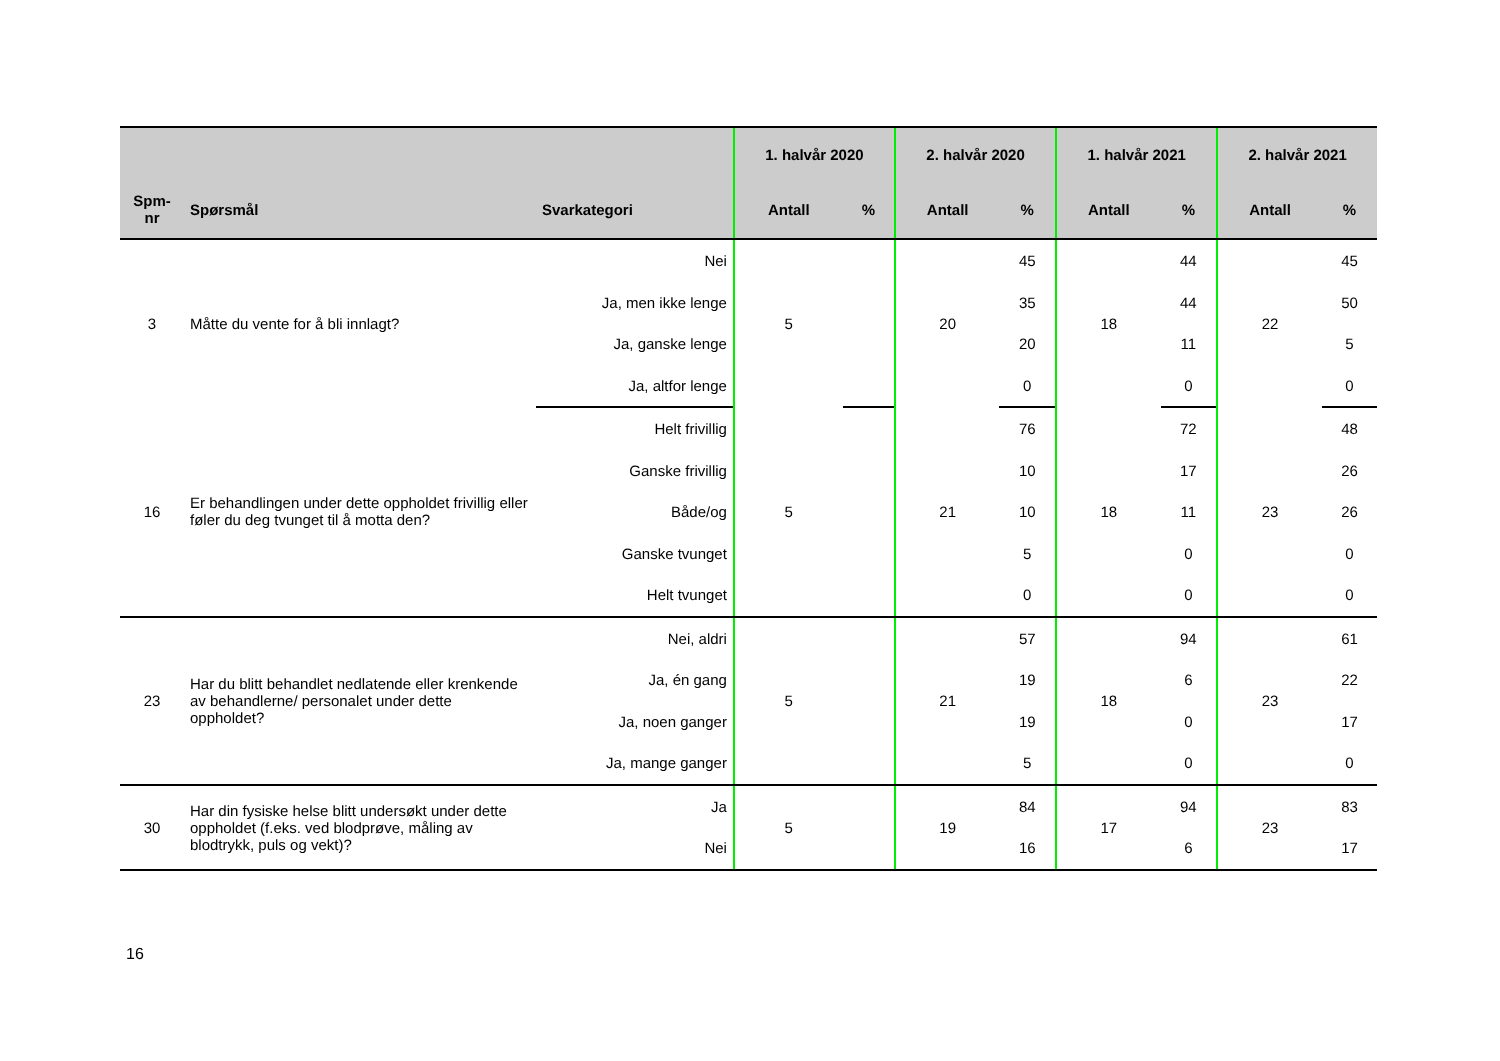| | | | 1. halvår 2020 | | 2. halvår 2020 | | 1. halvår 2021 | | 2. halvår 2021 | |
| --- | --- | --- | --- | --- | --- | --- | --- | --- | --- | --- |
| Spm- nr | Spørsmål | Svarkategori | Antall | % | Antall | % | Antall | % | Antall | % |
| 3 | Måtte du vente for å bli innlagt? | Nei | 5 | | 20 | 45 | 18 | 44 | 22 | 45 |
| | | Ja, men ikke lenge | | | | 35 | | 44 | | 50 |
| | | Ja, ganske lenge | | | | 20 | | 11 | | 5 |
| | | Ja, altfor lenge | | | | 0 | | 0 | | 0 |
| 16 | Er behandlingen under dette oppholdet frivillig eller føler du deg tvunget til å motta den? | Helt frivillig | 5 | | 21 | 76 | 18 | 72 | 23 | 48 |
| | | Ganske frivillig | | | | 10 | | 17 | | 26 |
| | | Både/og | | | | 10 | | 11 | | 26 |
| | | Ganske tvunget | | | | 5 | | 0 | | 0 |
| | | Helt tvunget | | | | 0 | | 0 | | 0 |
| 23 | Har du blitt behandlet nedlatende eller krenkende av behandlerne/ personalet under dette oppholdet? | Nei, aldri | 5 | | 21 | 57 | 18 | 94 | 23 | 61 |
| | | Ja, én gang | | | | 19 | | 6 | | 22 |
| | | Ja, noen ganger | | | | 19 | | 0 | | 17 |
| | | Ja, mange ganger | | | | 5 | | 0 | | 0 |
| 30 | Har din fysiske helse blitt undersøkt under dette oppholdet (f.eks. ved blodprøve, måling av blodtrykk, puls og vekt)? | Ja | 5 | | 19 | 84 | 17 | 94 | 23 | 83 |
| | | Nei | | | | 16 | | 6 | | 17 |
16